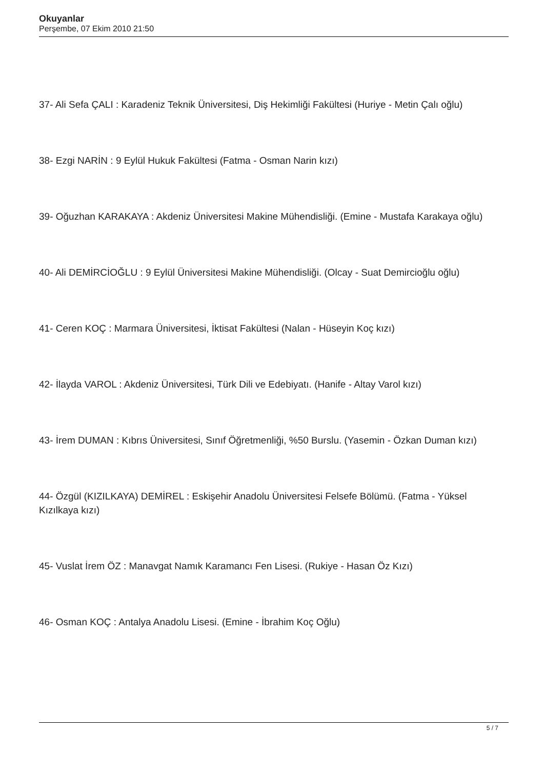Okuyanlar
Perşembe, 07 Ekim 2010 21:50
37- Ali Sefa ÇALI : Karadeniz Teknik Üniversitesi, Diş Hekimliği Fakültesi (Huriye - Metin Çalı oğlu)
38- Ezgi NARİN : 9 Eylül Hukuk Fakültesi (Fatma - Osman Narin kızı)
39- Oğuzhan KARAKAYA : Akdeniz Üniversitesi Makine Mühendisliği. (Emine - Mustafa Karakaya oğlu)
40- Ali DEMİRCİOĞLU : 9 Eylül Üniversitesi Makine Mühendisliği. (Olcay - Suat Demircioğlu oğlu)
41- Ceren KOÇ : Marmara Üniversitesi, İktisat Fakültesi (Nalan - Hüseyin Koç kızı)
42- İlayda VAROL : Akdeniz Üniversitesi, Türk Dili ve Edebiyatı. (Hanife - Altay Varol kızı)
43- İrem DUMAN : Kıbrıs Üniversitesi, Sınıf Öğretmenliği, %50 Burslu. (Yasemin - Özkan Duman kızı)
44- Özgül (KIZILKAYA) DEMİREL : Eskişehir Anadolu Üniversitesi Felsefe Bölümü. (Fatma - Yüksel Kızılkaya kızı)
45- Vuslat İrem ÖZ : Manavgat Namık Karamancı Fen Lisesi. (Rukiye - Hasan Öz Kızı)
46- Osman KOÇ : Antalya Anadolu Lisesi. (Emine - İbrahim Koç Oğlu)
5 / 7